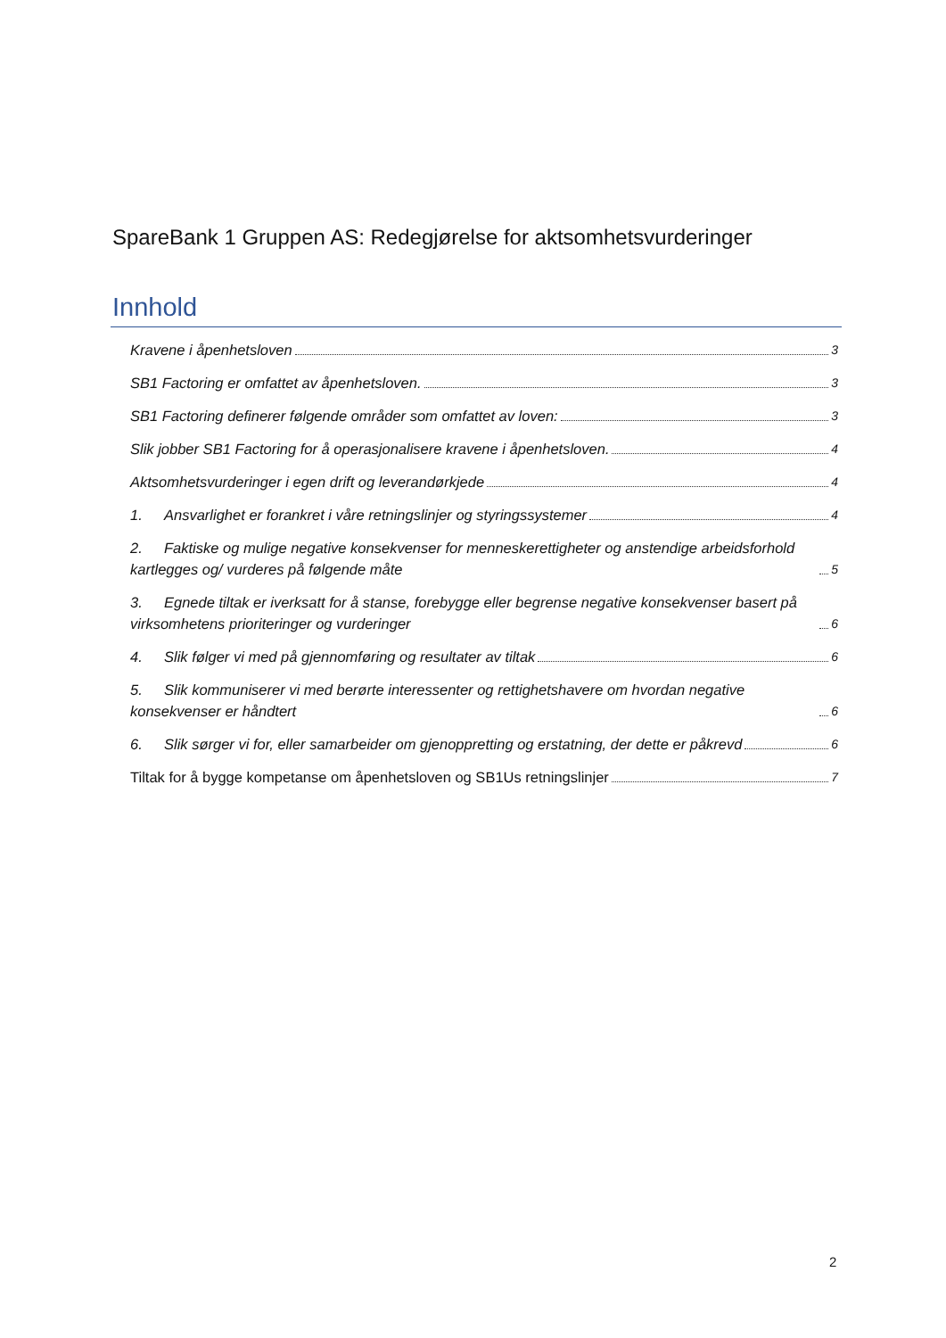SpareBank 1 Gruppen AS: Redegjørelse for aktsomhetsvurderinger
Innhold
Kravene i åpenhetsloven 3
SB1 Factoring er omfattet av åpenhetsloven. 3
SB1 Factoring definerer følgende områder som omfattet av loven: 3
Slik jobber SB1 Factoring for å operasjonalisere kravene i åpenhetsloven. 4
Aktsomhetsvurderinger i egen drift og leverandørkjede 4
1. Ansvarlighet er forankret i våre retningslinjer og styringssystemer 4
2. Faktiske og mulige negative konsekvenser for menneskerettigheter og anstendige arbeidsforhold kartlegges og/ vurderes på følgende måte 5
3. Egnede tiltak er iverksatt for å stanse, forebygge eller begrense negative konsekvenser basert på virksomhetens prioriteringer og vurderinger 6
4. Slik følger vi med på gjennomføring og resultater av tiltak 6
5. Slik kommuniserer vi med berørte interessenter og rettighetshavere om hvordan negative konsekvenser er håndtert 6
6. Slik sørger vi for, eller samarbeider om gjenoppretting og erstatning, der dette er påkrevd 6
Tiltak for å bygge kompetanse om åpenhetsloven og SB1Us retningslinjer 7
2